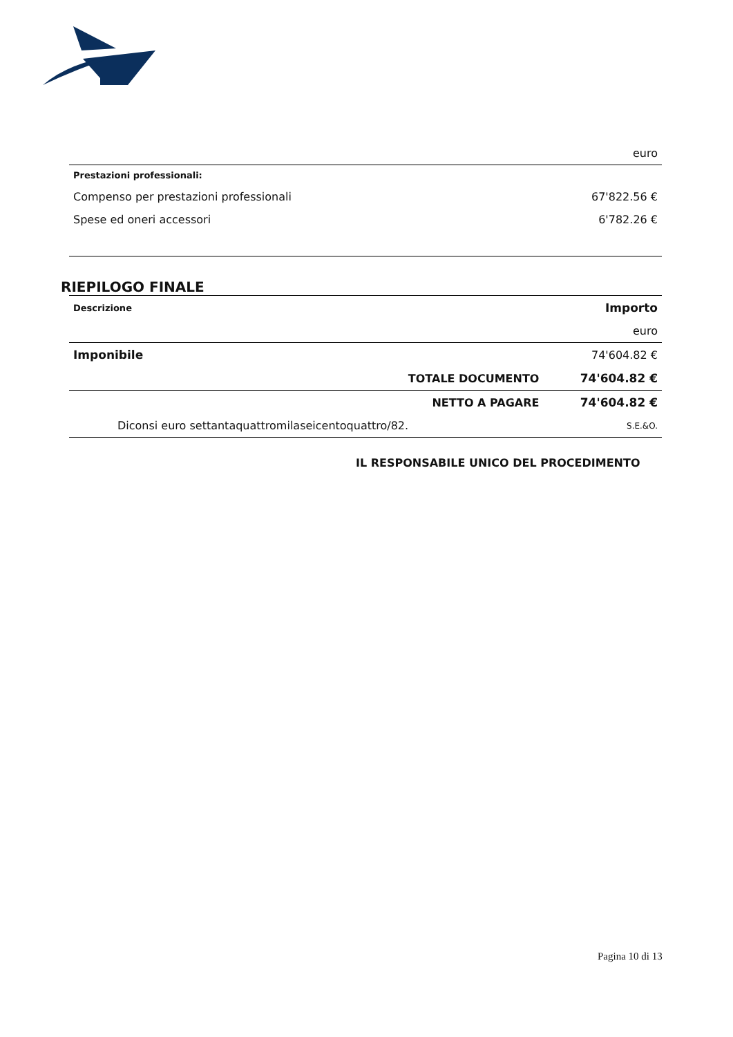| | euro |
| Prestazioni professionali: | |
| Compenso per prestazioni professionali | 67'822.56 € |
| Spese ed oneri accessori | 6'782.26 € |
RIEPILOGO FINALE
| Descrizione | | Importo |
| --- | --- | --- |
| | | euro |
| Imponibile | | 74'604.82 € |
| | TOTALE DOCUMENTO | 74'604.82 € |
| | NETTO A PAGARE | 74'604.82 € |
| Diconsi euro settantaquattromilaseicentoquattro/82. | | S.E.&O. |
IL RESPONSABILE UNICO DEL PROCEDIMENTO
Pagina 10 di 13